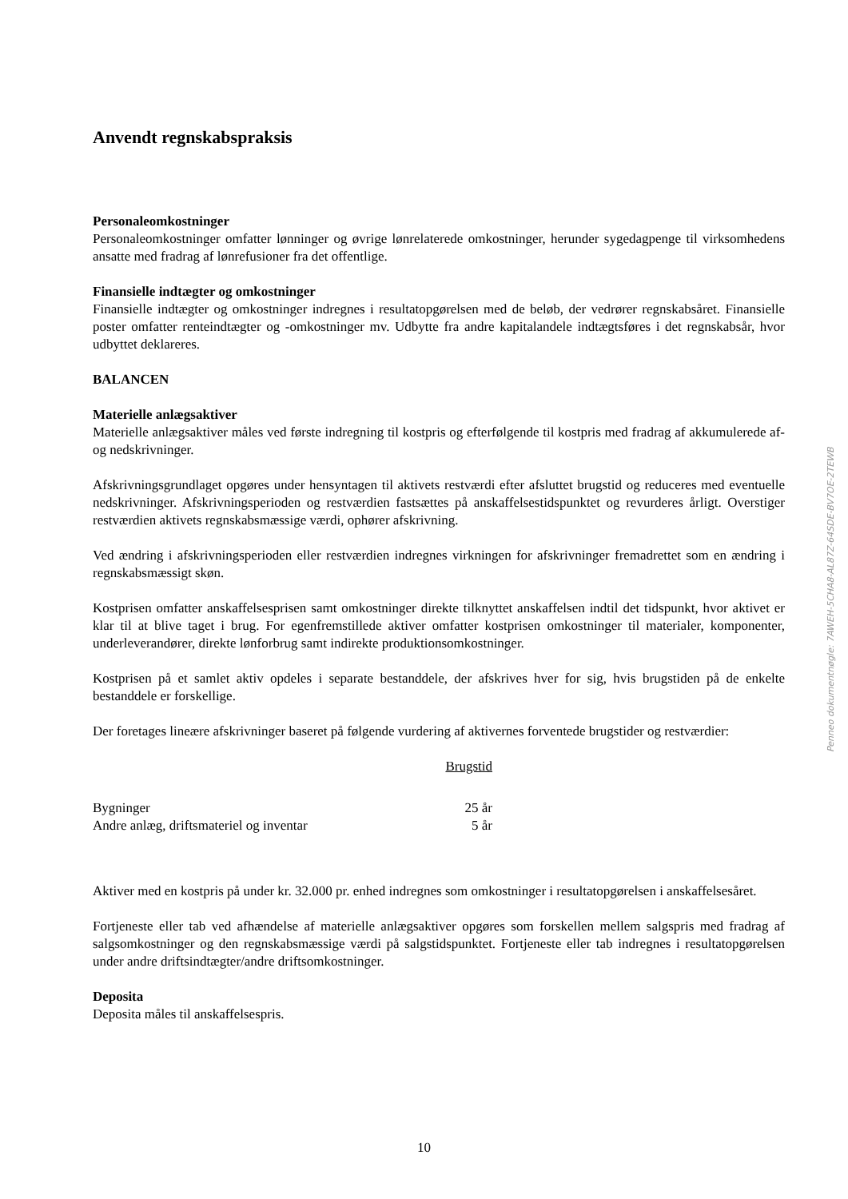Anvendt regnskabspraksis
Personaleomkostninger
Personaleomkostninger omfatter lønninger og øvrige lønrelaterede omkostninger, herunder sygedagpenge til virksomhedens ansatte med fradrag af lønrefusioner fra det offentlige.
Finansielle indtægter og omkostninger
Finansielle indtægter og omkostninger indregnes i resultatopgørelsen med de beløb, der vedrører regnskabsåret. Finansielle poster omfatter renteindtægter og -omkostninger mv. Udbytte fra andre kapitalandele indtægtsføres i det regnskabsår, hvor udbyttet deklareres.
BALANCEN
Materielle anlægsaktiver
Materielle anlægsaktiver måles ved første indregning til kostpris og efterfølgende til kostpris med fradrag af akkumulerede af- og nedskrivninger.
Afskrivningsgrundlaget opgøres under hensyntagen til aktivets restværdi efter afsluttet brugstid og reduceres med eventuelle nedskrivninger. Afskrivningsperioden og restværdien fastsættes på anskaffelsestidspunktet og revurderes årligt. Overstiger restværdien aktivets regnskabsmæssige værdi, ophører afskrivning.
Ved ændring i afskrivningsperioden eller restværdien indregnes virkningen for afskrivninger fremadrettet som en ændring i regnskabsmæssigt skøn.
Kostprisen omfatter anskaffelsesprisen samt omkostninger direkte tilknyttet anskaffelsen indtil det tidspunkt, hvor aktivet er klar til at blive taget i brug. For egenfremstillede aktiver omfatter kostprisen omkostninger til materialer, komponenter, underleverandører, direkte lønforbrug samt indirekte produktionsomkostninger.
Kostprisen på et samlet aktiv opdeles i separate bestanddele, der afskrives hver for sig, hvis brugstiden på de enkelte bestanddele er forskellige.
Der foretages lineære afskrivninger baseret på følgende vurdering af aktivernes forventede brugstider og restværdier:
| | Brugstid |
| Bygninger | 25 år |
| Andre anlæg, driftsmateriel og inventar | 5 år |
Aktiver med en kostpris på under kr. 32.000 pr. enhed indregnes som omkostninger i resultatopgørelsen i anskaffelsesåret.
Fortjeneste eller tab ved afhændelse af materielle anlægsaktiver opgøres som forskellen mellem salgspris med fradrag af salgsomkostninger og den regnskabsmæssige værdi på salgstidspunktet. Fortjeneste eller tab indregnes i resultatopgørelsen under andre driftsindtægter/andre driftsomkostninger.
Deposita
Deposita måles til anskaffelsespris.
Penneo dokumentnøgle: 7AWEH-5CHA8-AL87Z-64SDE-BV7OE-2TEWB
10